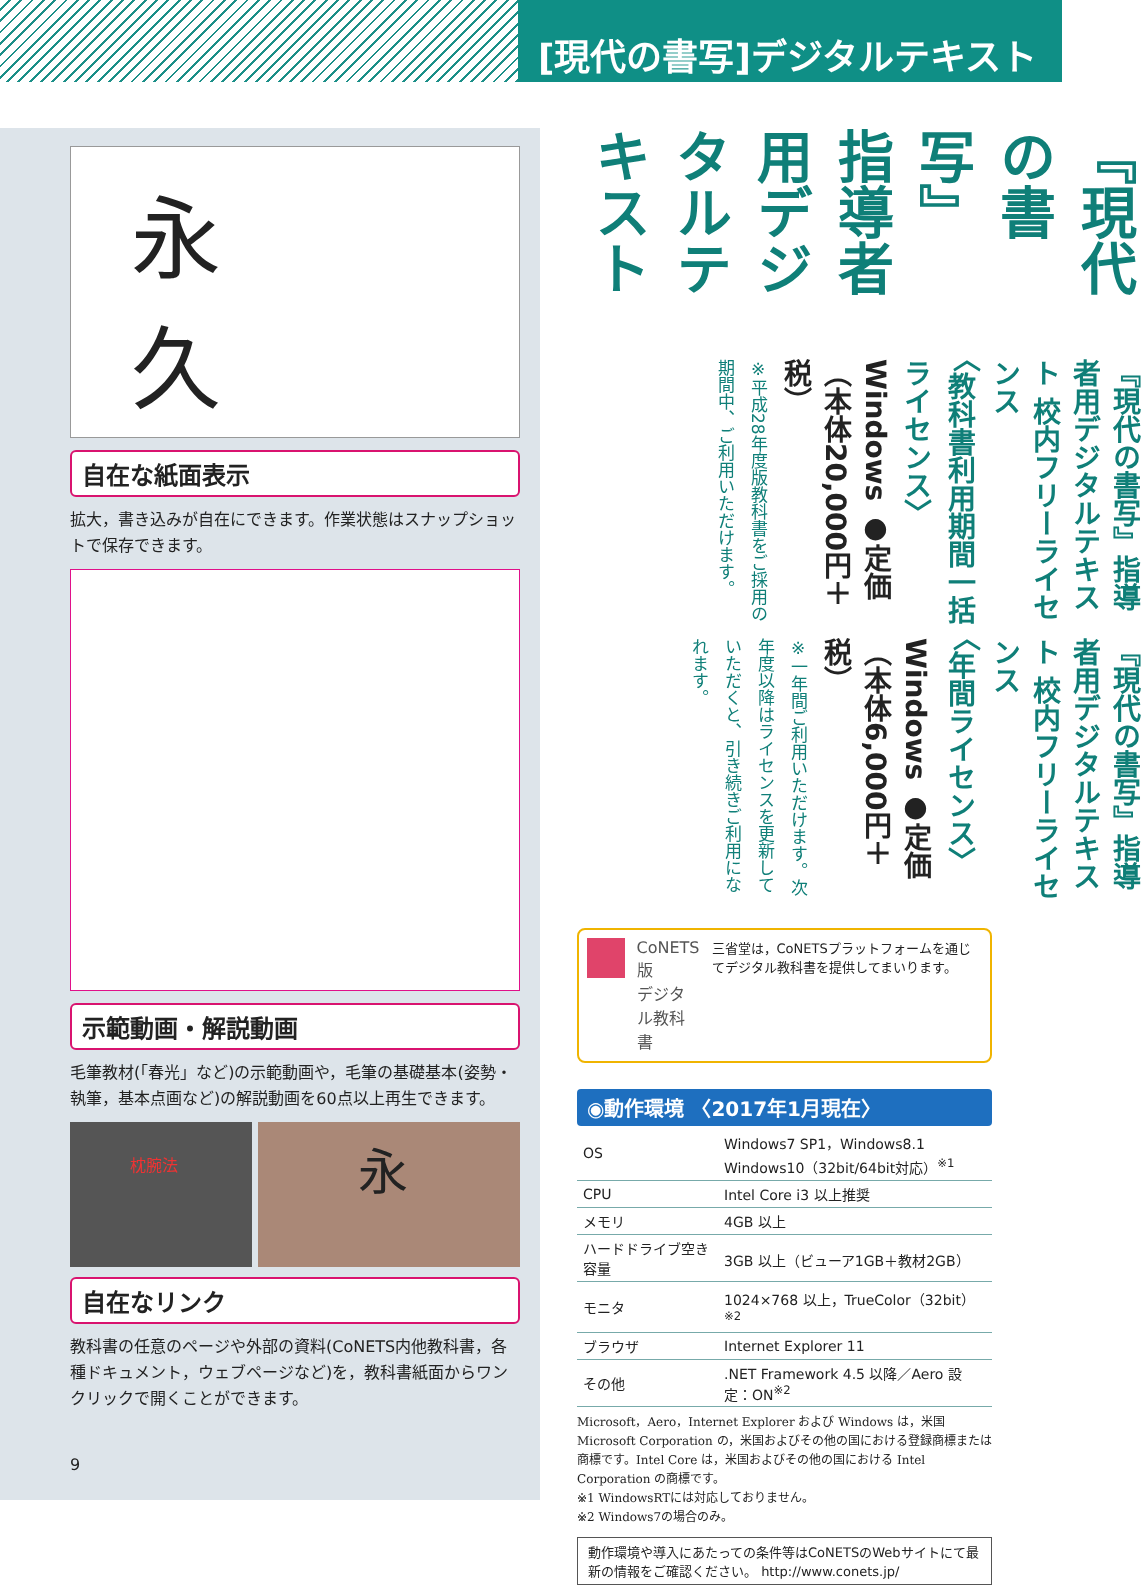[現代の書写]デジタルテキスト
永
久
自在な紙面表示
拡大，書き込みが自在にできます。作業状態はスナップショットで保存できます。
示範動画・解説動画
毛筆教材(「春光」など)の示範動画や，毛筆の基礎基本(姿勢・執筆，基本点画など)の解説動画を60点以上再生できます。
枕腕法
永
自在なリンク
教科書の任意のページや外部の資料(CoNETS内他教科書，各種ドキュメント，ウェブページなど)を，教科書紙面からワンクリックで開くことができます。
9
『現代の書写』
指導者用デジタルテキスト
『現代の書写』指導者用デジタルテキスト 校内フリーライセンス
〈教科書利用期間一括ライセンス〉
Windows ●定価（本体20,000円＋税）
※平成28年度版教科書をご採用の期間中、ご利用いただけます。
『現代の書写』指導者用デジタルテキスト 校内フリーライセンス
〈年間ライセンス〉
Windows ●定価（本体6,000円＋税）
※一年間ご利用いただけます。次年度以降はライセンスを更新していただくと、引き続きご利用になれます。
CoNETS 版
デジタル教科書
三省堂は，CoNETSプラットフォームを通じてデジタル教科書を提供してまいります。
◉動作環境 〈2017年1月現在〉
| OS | Windows7 SP1，Windows8.1 Windows10（32bit/64bit対応）<sup>※1</sup> |
| CPU | Intel Core i3 以上推奨 |
| メモリ | 4GB 以上 |
| ハードドライブ空き容量 | 3GB 以上（ビューア1GB＋教材2GB） |
| モニタ | 1024×768 以上，TrueColor（32bit）<sup>※2</sup> |
| ブラウザ | Internet Explorer 11 |
| その他 | .NET Framework 4.5 以降／Aero 設定：ON<sup>※2</sup> |
Microsoft，Aero，Internet Explorer および Windows は，米国 Microsoft Corporation の，米国およびその他の国における登録商標または商標です。Intel Core は，米国およびその他の国における Intel Corporation の商標です。
※1 WindowsRTには対応しておりません。
※2 Windows7の場合のみ。
動作環境や導入にあたっての条件等はCoNETSのWebサイトにて最新の情報をご確認ください。 http://www.conets.jp/